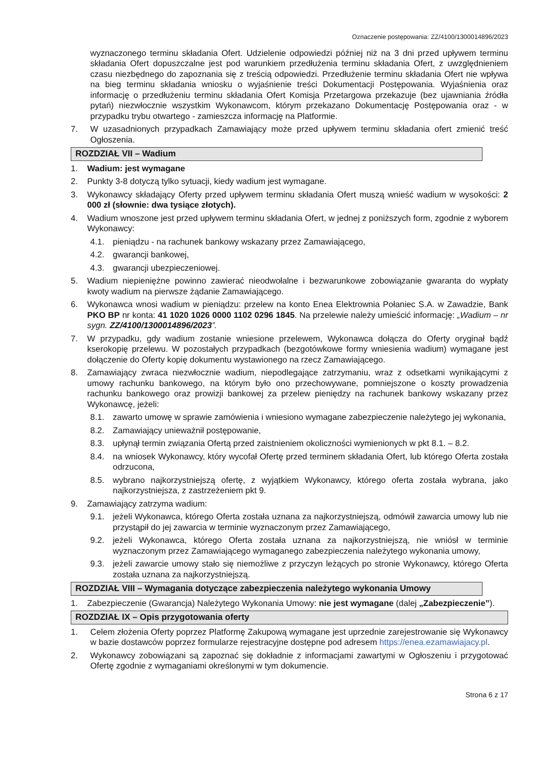Oznaczenie postępowania: ZZ/4100/1300014896/2023
wyznaczonego terminu składania Ofert. Udzielenie odpowiedzi później niż na 3 dni przed upływem terminu składania Ofert dopuszczalne jest pod warunkiem przedłużenia terminu składania Ofert, z uwzględnieniem czasu niezbędnego do zapoznania się z treścią odpowiedzi. Przedłużenie terminu składania Ofert nie wpływa na bieg terminu składania wniosku o wyjaśnienie treści Dokumentacji Postępowania. Wyjaśnienia oraz informację o przedłużeniu terminu składania Ofert Komisja Przetargowa przekazuje (bez ujawniania źródła pytań) niezwłocznie wszystkim Wykonawcom, którym przekazano Dokumentację Postępowania oraz - w przypadku trybu otwartego - zamieszcza informację na Platformie.
7. W uzasadnionych przypadkach Zamawiający może przed upływem terminu składania ofert zmienić treść Ogłoszenia.
ROZDZIAŁ VII – Wadium
1. Wadium: jest wymagane
2. Punkty 3-8 dotyczą tylko sytuacji, kiedy wadium jest wymagane.
3. Wykonawcy składający Oferty przed upływem terminu składania Ofert muszą wnieść wadium w wysokości: 2 000 zł (słownie: dwa tysiące złotych).
4. Wadium wnoszone jest przed upływem terminu składania Ofert, w jednej z poniższych form, zgodnie z wyborem Wykonawcy:
4.1. pieniądzu - na rachunek bankowy wskazany przez Zamawiającego,
4.2. gwarancji bankowej,
4.3. gwarancji ubezpieczeniowej.
5. Wadium niepieniężne powinno zawierać nieodwołalne i bezwarunkowe zobowiązanie gwaranta do wypłaty kwoty wadium na pierwsze żądanie Zamawiającego.
6. Wykonawca wnosi wadium w pieniądzu: przelew na konto Enea Elektrownia Połaniec S.A. w Zawadzie, Bank PKO BP nr konta: 41 1020 1026 0000 1102 0296 1845. Na przelewie należy umieścić informację: „Wadium – nr sygn. ZZ/4100/1300014896/2023”.
7. W przypadku, gdy wadium zostanie wniesione przelewem, Wykonawca dołącza do Oferty oryginał bądź kserokopię przelewu. W pozostałych przypadkach (bezgotówkowe formy wniesienia wadium) wymagane jest dołączenie do Oferty kopię dokumentu wystawionego na rzecz Zamawiającego.
8. Zamawiający zwraca niezwłocznie wadium, niepodlegające zatrzymaniu, wraz z odsetkami wynikającymi z umowy rachunku bankowego, na którym było ono przechowywane, pomniejszone o koszty prowadzenia rachunku bankowego oraz prowizji bankowej za przelew pieniędzy na rachunek bankowy wskazany przez Wykonawcę, jeżeli:
8.1. zawarto umowę w sprawie zamówienia i wniesiono wymagane zabezpieczenie należytego jej wykonania,
8.2. Zamawiający unieważnił postępowanie,
8.3. upłynął termin związania Ofertą przed zaistnieniem okoliczności wymienionych w pkt 8.1. – 8.2.
8.4. na wniosek Wykonawcy, który wycofał Ofertę przed terminem składania Ofert, lub którego Oferta została odrzucona,
8.5. wybrano najkorzystniejszą ofertę, z wyjątkiem Wykonawcy, którego oferta została wybrana, jako najkorzystniejsza, z zastrzeżeniem pkt 9.
9. Zamawiający zatrzyma wadium:
9.1. jeżeli Wykonawca, którego Oferta została uznana za najkorzystniejszą, odmówił zawarcia umowy lub nie przystąpił do jej zawarcia w terminie wyznaczonym przez Zamawiającego,
9.2. jeżeli Wykonawca, którego Oferta została uznana za najkorzystniejszą, nie wniósł w terminie wyznaczonym przez Zamawiającego wymaganego zabezpieczenia należytego wykonania umowy,
9.3. jeżeli zawarcie umowy stało się niemożliwe z przyczyn leżących po stronie Wykonawcy, którego Oferta została uznana za najkorzystniejszą.
ROZDZIAŁ VIII – Wymagania dotyczące zabezpieczenia należytego wykonania Umowy
1. Zabezpieczenie (Gwarancja) Należytego Wykonania Umowy: nie jest wymagane (dalej „Zabezpieczenie”).
ROZDZIAŁ IX – Opis przygotowania oferty
1. Celem złożenia Oferty poprzez Platformę Zakupową wymagane jest uprzednie zarejestrowanie się Wykonawcy w bazie dostawców poprzez formularze rejestracyjne dostępne pod adresem https://enea.ezamawiajacy.pl.
2. Wykonawcy zobowiązani są zapoznać się dokładnie z informacjami zawartymi w Ogłoszeniu i przygotować Ofertę zgodnie z wymaganiami określonymi w tym dokumencie.
Strona 6 z 17